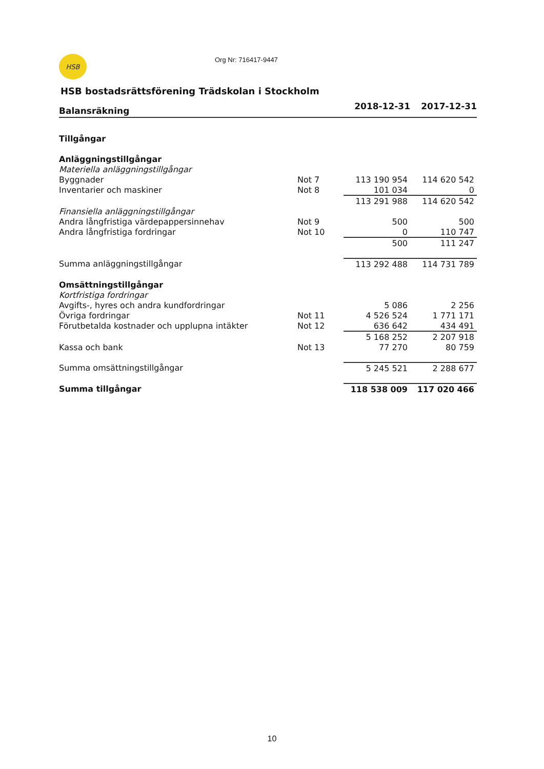HSB
Org Nr: 716417-9447
HSB bostadsrättsförening Trädskolan i Stockholm
| Balansräkning | | 2018-12-31 | 2017-12-31 |
| --- | --- | --- | --- |
| Tillgångar | | | |
| Anläggningstillgångar | | | |
| Materiella anläggningstillgångar | | | |
| Byggnader | Not 7 | 113 190 954 | 114 620 542 |
| Inventarier och maskiner | Not 8 | 101 034 | 0 |
| | | 113 291 988 | 114 620 542 |
| Finansiella anläggningstillgångar | | | |
| Andra långfristiga värdepappersinnehav | Not 9 | 500 | 500 |
| Andra långfristiga fordringar | Not 10 | 0 | 110 747 |
| | | 500 | 111 247 |
| Summa anläggningstillgångar | | 113 292 488 | 114 731 789 |
| Omsättningstillgångar | | | |
| Kortfristiga fordringar | | | |
| Avgifts-, hyres och andra kundfordringar | | 5 086 | 2 256 |
| Övriga fordringar | Not 11 | 4 526 524 | 1 771 171 |
| Förutbetalda kostnader och upplupna intäkter | Not 12 | 636 642 | 434 491 |
| | | 5 168 252 | 2 207 918 |
| Kassa och bank | Not 13 | 77 270 | 80 759 |
| Summa omsättningstillgångar | | 5 245 521 | 2 288 677 |
| Summa tillgångar | | 118 538 009 | 117 020 466 |
10